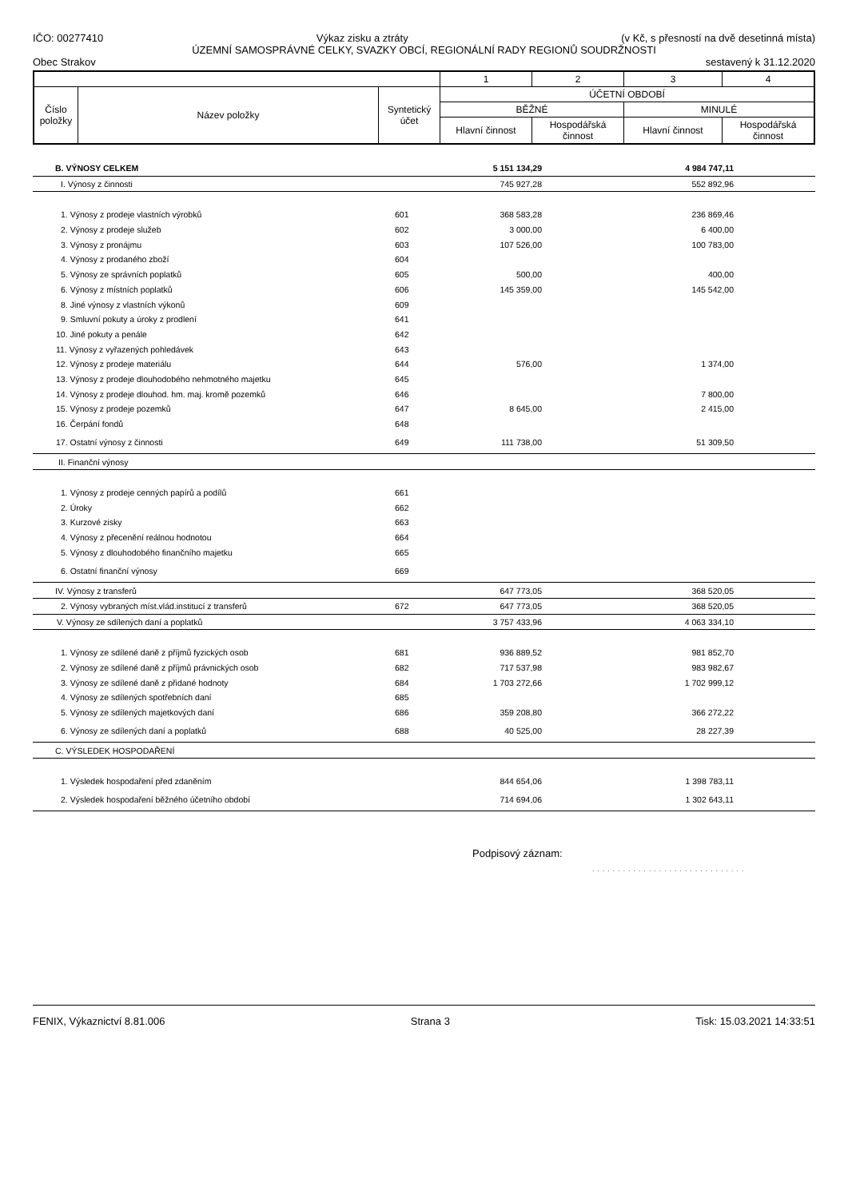IČO: 00277410 Výkaz zisku a ztráty (v Kč, s přesností na dvě desetinná místa)
ÚZEMNÍ SAMOSPRÁVNÉ CELKY, SVAZKY OBCÍ, REGIONÁLNÍ RADY REGIONŮ SOUDRŽNOSTI
Obec Strakov sestavený k 31.12.2020
| | | | 1 | 2 | 3 | 4 |
| Číslo položky | Název položky | Syntetický účet | ÚČETNÍ OBDOBÍ | | | |
| | | | BĚŽNÉ | | MINULÉ | |
| | | | Hlavní činnost | Hospodářská činnost | Hlavní činnost | Hospodářská činnost |
| B. VÝNOSY CELKEM | | 5 151 134,29 | | 4 984 747,11 | |
| I. Výnosy z činnosti | | 745 927,28 | | 552 892,96 | |
| 1. Výnosy z prodeje vlastních výrobků | 601 | 368 583,28 | | 236 869,46 | |
| 2. Výnosy z prodeje služeb | 602 | 3 000,00 | | 6 400,00 | |
| 3. Výnosy z pronájmu | 603 | 107 526,00 | | 100 783,00 | |
| 4. Výnosy z prodaného zboží | 604 | | | | |
| 5. Výnosy ze správních poplatků | 605 | 500,00 | | 400,00 | |
| 6. Výnosy z místních poplatků | 606 | 145 359,00 | | 145 542,00 | |
| 8. Jiné výnosy z vlastních výkonů | 609 | | | | |
| 9. Smluvní pokuty a úroky z prodlení | 641 | | | | |
| 10. Jiné pokuty a penále | 642 | | | | |
| 11. Výnosy z vyřazených pohledávek | 643 | | | | |
| 12. Výnosy z prodeje materiálu | 644 | 576,00 | | 1 374,00 | |
| 13. Výnosy z prodeje dlouhodobého nehmotného majetku | 645 | | | | |
| 14. Výnosy z prodeje dlouhod. hm. maj. kromě pozemků | 646 | | | 7 800,00 | |
| 15. Výnosy z prodeje pozemků | 647 | 8 645,00 | | 2 415,00 | |
| 16. Čerpání fondů | 648 | | | | |
| 17. Ostatní výnosy z činnosti | 649 | 111 738,00 | | 51 309,50 | |
| II. Finanční výnosy | | | | | |
| 1. Výnosy z prodeje cenných papírů a podílů | 661 | | | | |
| 2. Úroky | 662 | | | | |
| 3. Kurzové zisky | 663 | | | | |
| 4. Výnosy z přecenění reálnou hodnotou | 664 | | | | |
| 5. Výnosy z dlouhodobého finančního majetku | 665 | | | | |
| 6. Ostatní finanční výnosy | 669 | | | | |
| IV. Výnosy z transferů | | 647 773,05 | | 368 520,05 | |
| 2. Výnosy vybraných míst.vlád.institucí z transferů | 672 | 647 773,05 | | 368 520,05 | |
| V. Výnosy ze sdílených daní a poplatků | | 3 757 433,96 | | 4 063 334,10 | |
| 1. Výnosy ze sdílené daně z příjmů fyzických osob | 681 | 936 889,52 | | 981 852,70 | |
| 2. Výnosy ze sdílené daně z příjmů právnických osob | 682 | 717 537,98 | | 983 982,67 | |
| 3. Výnosy ze sdílené daně z přidané hodnoty | 684 | 1 703 272,66 | | 1 702 999,12 | |
| 4. Výnosy ze sdílených spotřebních daní | 685 | | | | |
| 5. Výnosy ze sdílených majetkových daní | 686 | 359 208,80 | | 366 272,22 | |
| 6. Výnosy ze sdílených daní a poplatků | 688 | 40 525,00 | | 28 227,39 | |
| C. VÝSLEDEK HOSPODAŘENÍ | | | | | |
| 1. Výsledek hospodaření před zdaněním | | 844 654,06 | | 1 398 783,11 | |
| 2. Výsledek hospodaření běžného účetního období | | 714 694,06 | | 1 302 643,11 | |
Podpisový záznam:
. . . . . . . . . . . . . . . . . . . . . . . . . . . . . .
FENIX, Výkaznictví 8.81.006 Strana 3 Tisk: 15.03.2021 14:33:51